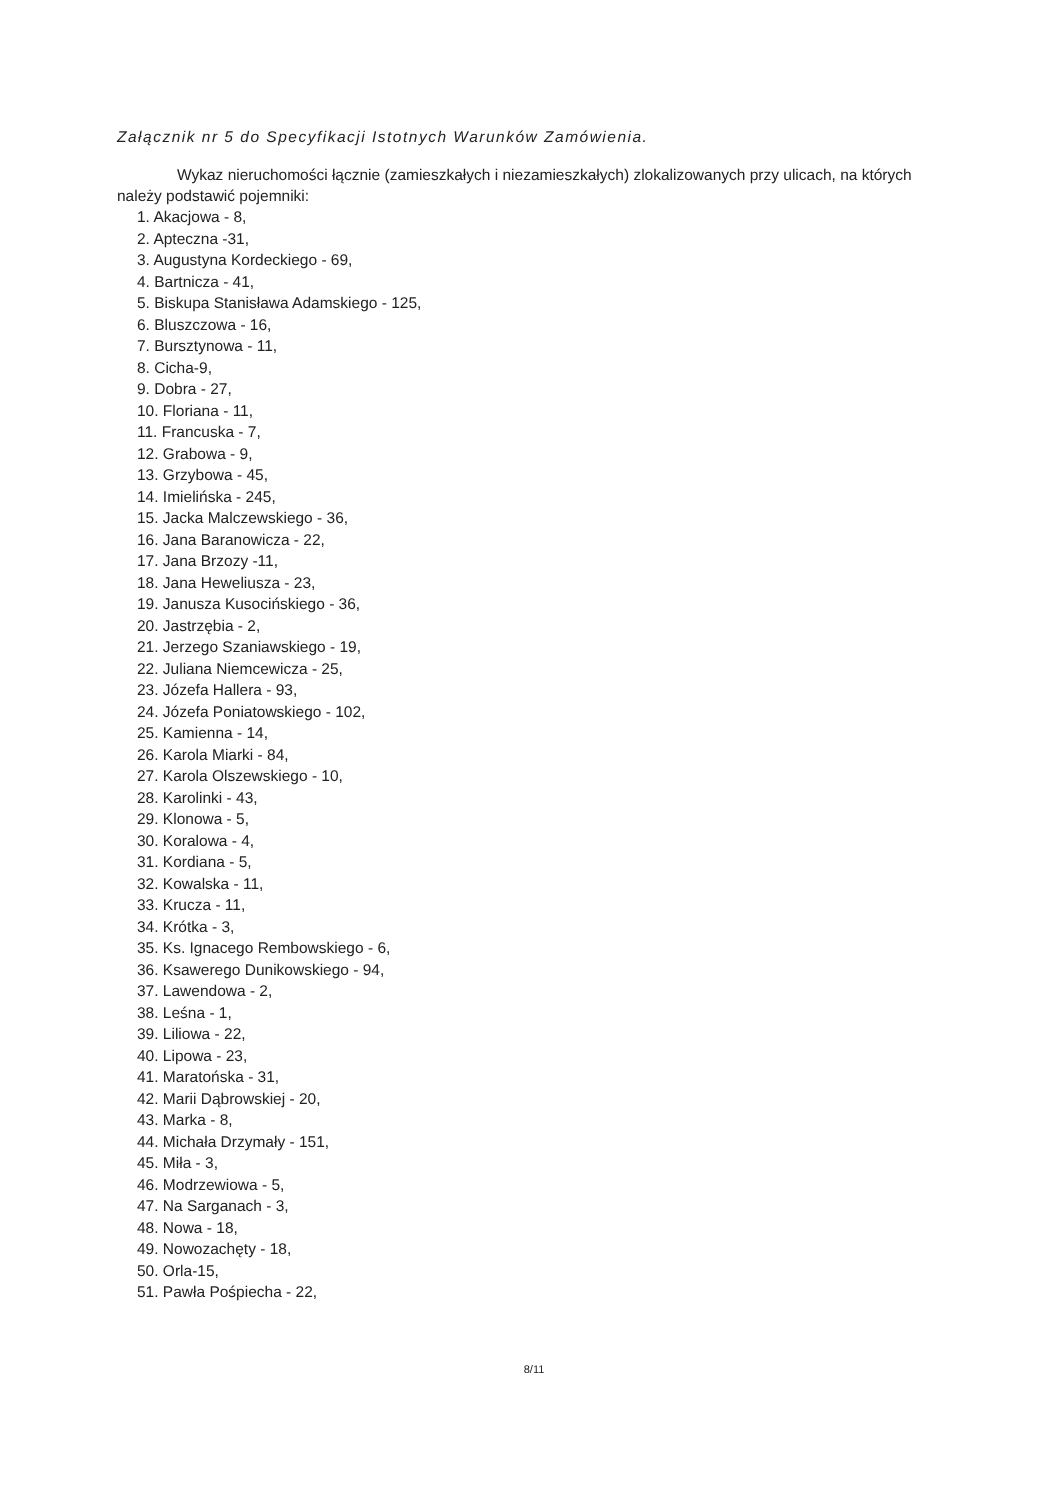Załącznik nr 5 do Specyfikacji Istotnych Warunków Zamówienia.
Wykaz nieruchomości łącznie (zamieszkałych i niezamieszkałych) zlokalizowanych przy ulicach, na których należy podstawić pojemniki:
1. Akacjowa - 8,
2. Apteczna -31,
3. Augustyna Kordeckiego - 69,
4. Bartnicza - 41,
5. Biskupa Stanisława Adamskiego - 125,
6. Bluszczowa - 16,
7. Bursztynowa - 11,
8. Cicha-9,
9. Dobra - 27,
10. Floriana - 11,
11. Francuska - 7,
12. Grabowa - 9,
13. Grzybowa - 45,
14. Imielińska - 245,
15. Jacka Malczewskiego - 36,
16. Jana Baranowicza - 22,
17. Jana Brzozy -11,
18. Jana Heweliusza - 23,
19. Janusza Kusocińskiego - 36,
20. Jastrzębia - 2,
21. Jerzego Szaniawskiego - 19,
22. Juliana Niemcewicza - 25,
23. Józefa Hallera - 93,
24. Józefa Poniatowskiego - 102,
25. Kamienna - 14,
26. Karola Miarki - 84,
27. Karola Olszewskiego - 10,
28. Karolinki - 43,
29. Klonowa - 5,
30. Koralowa - 4,
31. Kordiana - 5,
32. Kowalska - 11,
33. Krucza - 11,
34. Krótka - 3,
35. Ks. Ignacego Rembowskiego - 6,
36. Ksawerego Dunikowskiego - 94,
37. Lawendowa - 2,
38. Leśna - 1,
39. Liliowa - 22,
40. Lipowa - 23,
41. Maratońska - 31,
42. Marii Dąbrowskiej - 20,
43. Marka - 8,
44. Michała Drzymały - 151,
45. Miła - 3,
46. Modrzewiowa - 5,
47. Na Sarganach - 3,
48. Nowa - 18,
49. Nowozachęty - 18,
50. Orla-15,
51. Pawła Pośpiecha - 22,
8/11